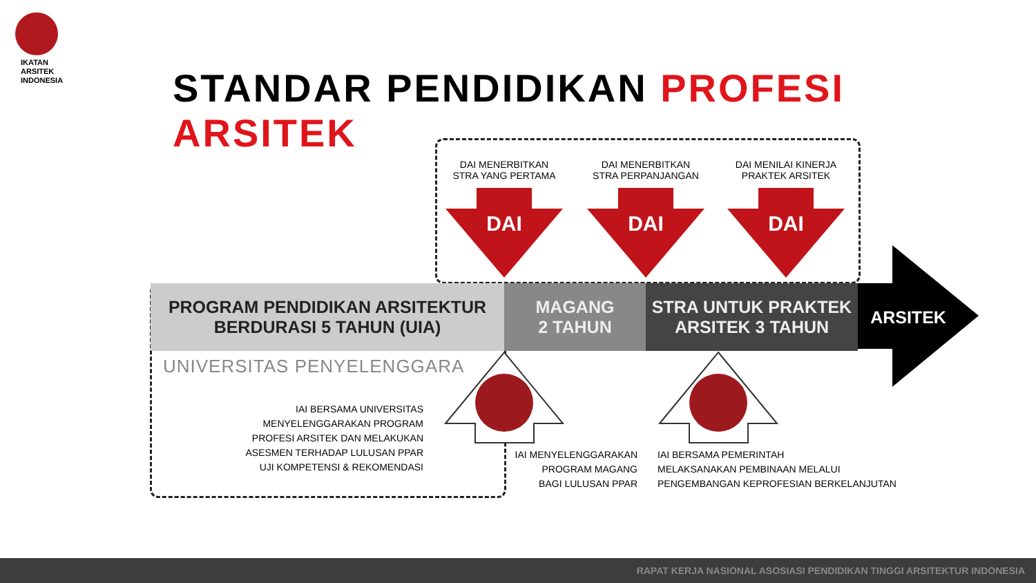IKATAN
ARSITEK
INDONESIA
STANDAR PENDIDIKAN PROFESI ARSITEK
DAI MENERBITKAN
STRA YANG PERTAMA
DAI MENERBITKAN
STRA PERPANJANGAN
DAI MENILAI KINERJA
PRAKTEK ARSITEK
DAI
DAI
DAI
PROGRAM PENDIDIKAN ARSITEKTUR
BERDURASI 5 TAHUN (UIA)
MAGANG
2 TAHUN
STRA UNTUK PRAKTEK
ARSITEK 3 TAHUN
ARSITEK
UNIVERSITAS PENYELENGGARA
IAI BERSAMA UNIVERSITAS
MENYELENGGARAKAN PROGRAM
PROFESI ARSITEK DAN MELAKUKAN
ASESMEN TERHADAP LULUSAN PPAR
UJI KOMPETENSI & REKOMENDASI
IAI MENYELENGGARAKAN
PROGRAM MAGANG
BAGI LULUSAN PPAR
IAI BERSAMA PEMERINTAH
MELAKSANAKAN PEMBINAAN MELALUI
PENGEMBANGAN KEPROFESIAN BERKELANJUTAN
RAPAT KERJA NASIONAL ASOSIASI PENDIDIKAN TINGGI ARSITEKTUR INDONESIA